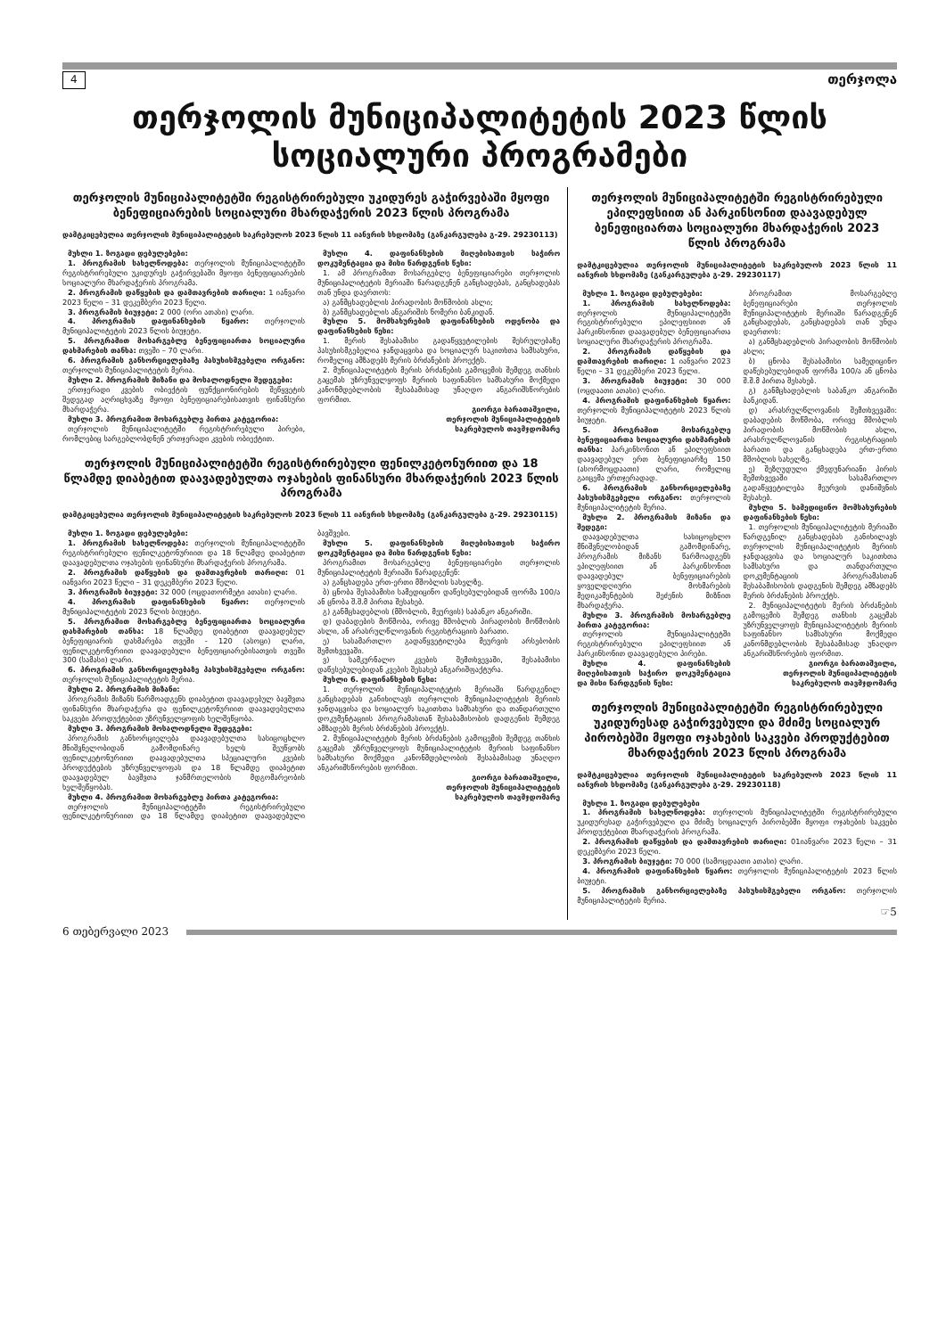4 თერჯოლა
თერჯოლის მუნიციპალიტეტის 2023 წლის სოციალური პროგრამები
თერჯოლის მუნიციპალიტეტში რეგისტრირებული უკიდურეს გაჭირვებაში მყოფი ბენეფიციარების სოციალური მხარდაჭერის 2023 წლის პროგრამა
დამტკიცებულია თერჯოლის მუნიციპალიტეტის საკრებულოს 2023 წლის 11 იანვრის სხდომაზე (განკარგულება გ-29. 29230113)
მუხლი 1. ზოგადი დებულებები:
1. პროგრამის სახელწოდება: თერჯოლის მუნიციპალიტეტში რეგისტრირებული უკიდურეს გაჭირვებაში მყოფი ბენეფიციარების სოციალური მხარდაჭერის პროგრამა.
2. პროგრამის დაწყების და დამთავრების თარიღი: 1 იანვარი 2023 წელი – 31 დეკემბერი 2023 წელი.
3. პროგრამის ბიუჯეტი: 2 000 (ორი ათასი) ლარი.
4. პროგრამის დაფინანსების წყარო: თერჯოლის მუნიციპალიტეტის 2023 წლის ბიუჯეტი.
5. პროგრამით მოსარგებლე ბენეფიციართა სოციალური დახმარების თანხა: თვეში – 70 ლარი.
6. პროგრამის განხორციელებაზე პასუხისმგებელი ორგანო: თერჯოლის მუნიციპალიტეტის მერია.
მუხლი 2. პროგრამის მიზანი და მოსალოდნელი შედეგები:
ერთჯერადი კვების ობიექტის ფუნქციონირების შეწყვეტის შედეგად აღრიცხვაზე მყოფი ბენეფიციარებისათვის ფინანსური მხარდაჭერა.
მუხლი 3. პროგრამით მოსარგებლე პირთა კატეგორია:
თერჯოლის მუნიციპალიტეტში რეგისტრირებული პირები, რომლებიც სარგებლობდნენ ერთჯერადი კვების ობიექტით.
მუხლი 4. დაფინანსების მიღებისათვის საჭირო დოკუმენტაცია და მისი წარდგენის წესი:
1. ამ პროგრამით მოსარგებლე ბენეფიციარები თერჯოლის მუნიციპალიტეტის მერიაში წარადგენენ განცხადებას, განცხადებას თან უნდა დაერთოს:
ა) განმცხადებლის პირადობის მოწმობის ასლი;
ბ) განმცხადებლის ანგარიშის ნომერი ბანკიდან.
მუხლი 5. მომსახურების დაფინანსების ოდენობა და დაფინანსების წესი:
1. მერის შესაბამისი გადაწყვეტილების შესრულებაზე პასუხისმგებელია ჯანდაცვისა და სოციალურ საკითხთა სამსახური, რომელიც ამზადებს მერის ბრძანების პროექტს.
2. მუნიციპალიტეტის მერის ბრძანების გამოცემის შემდეგ თანხის გაცემას უზრუნველყოფს მერიის საფინანსო სამსახური მოქმედი კანონმდებლობის შესაბამისად უნაღდო ანგარიშსწორების ფორმით.
გიორგი ბარათაშვილი,
თერჯოლის მუნიციპალიტეტის
საკრებულოს თავმჯდომარე
თერჯოლის მუნიციპალიტეტში რეგისტრირებული ფენილკეტონურიით და 18 წლამდე დიაბეტით დაავადებულთა ოჯახების ფინანსური მხარდაჭერის 2023 წლის პროგრამა
დამტკიცებულია თერჯოლის მუნიციპალიტეტის საკრებულოს 2023 წლის 11 იანვრის სხდომაზე (განკარგულება გ-29. 29230115)
მუხლი 1. ზოგადი დებულებები:
1. პროგრამის სახელწოდება: თერჯოლის მუნიციპალიტეტში რეგისტრირებული ფენილკეტონურიით და 18 წლამდე დიაბეტით დაავადებულთა ოჯახების ფინანსური მხარდაჭერის პროგრამა.
2. პროგრამის დაწყების და დამთავრების თარიღი: 01 იანვარი 2023 წელი – 31 დეკემბერი 2023 წელი.
3. პროგრამის ბიუჯეტი: 32 000 (ოცდათორმეტი ათასი) ლარი.
4. პროგრამის დაფინანსების წყარო: თერჯოლის მუნიციპალიტეტის 2023 წლის ბიუჯეტი.
5. პროგრამით მოსარგებლე ბენეფიციართა სოციალური დახმარების თანხა: 18 წლამდე დიაბეტით დაავადებულ ბენეფიციარის დახმარება თვეში - 120 (ასოცი) ლარი, ფენილკეტონურიით დაავადებული ბენეფიციარებისათვის თვეში 300 (სამასი) ლარი.
6. პროგრამის განხორციელებაზე პასუხისმგებელი ორგანო: თერჯოლის მუნიციპალიტეტის მერია.
მუხლი 2. პროგრამის მიზანი:
პროგრამის მიზანს წარმოადგენს დიაბეტით დაავადებულ ბავშვთა ფინანსური მხარდაჭერა და ფენილკეტონურიით დაავადებულთა საკვები პროდუქტებით უზრუნველყოფის ხელშეწყობა.
მუხლი 3. პროგრამის მოსალოდნელი შედეგები:
პროგრამის განხორციელება დაავადებულთა სასიცოცხლო მნიშვნელობიდან გამომდინარე ხელს შეუწყობს ფენილკეტონურიით დაავადებულთა სპეციალური კვების პროდუქტების უზრუნველყოფას და 18 წლამდე დიაბეტით დაავადებულ ბავშვთა ჯანმრთელობის მდგომარეობის ხელშეწყობას.
მუხლი 4. პროგრამით მოსარგებლე პირთა კატეგორია:
თერჯოლის მუნიციპალიტეტში რეგისტრირებული ფენილკეტონურიით და 18 წლამდე დიაბეტით დაავადებული ბავშვები.
მუხლი 5. დაფინანსების მიღებისათვის საჭირო დოკუმენტაცია და მისი წარდგენის წესი:
პროგრამით მოსარგებლე ბენეფიციარები თერჯოლის მუნიციპალიტეტის მერიაში წარადგენენ:
ა) განცხადება ერთ-ერთი მშობლის სახელზე.
ბ) ცნობა შესაბამისი სამედიცინო დაწესებულებიდან ფორმა 100/ა ან ცნობა შ.შ.მ პირთა შესახებ.
გ) განმცხადებლის (მშობლის, მეურვის) საბანკო ანგარიში.
დ) დაბადების მოწმობა, ორივე მშობლის პირადობის მოწმობის ასლი, ან არასრულწლოვანის რეგისტრაციის ბარათი.
ე) სასამართლო გადაწყვეტილება მეურვის არსებობის შემთხვევაში.
ვ) სამკურნალო კვების შემთხვევაში, შესაბამისი დაწესებულებიდან კვების შესახებ ანგარიშფაქტურა.
მუხლი 6. დაფინანსების წესი:
1. თერჯოლის მუნიციპალიტეტის მერიაში წარდგენილ განცხადებას განიხილავს თერჯოლის მუნიციპალიტეტის მერიის ჯანდაცვისა და სოციალურ საკითხთა სამსახური და თანდართული დოკუმენტაციის პროგრამასთან შესაბამისობის დადგენის შემდეგ ამზადებს მერის ბრძანების პროექტს.
2. მუნიციპალიტეტის მერის ბრძანების გამოცემის შემდეგ თანხის გაცემას უზრუნველყოფს მუნიციპალიტეტის მერიის საფინანსო სამსახური მოქმედი კანონმდებლობის შესაბამისად უნაღდო ანგარიშსწორების ფორმით.
გიორგი ბარათაშვილი,
თერჯოლის მუნიციპალიტეტის
საკრებულოს თავმჯდომარე
თერჯოლის მუნიციპალიტეტში რეგისტრირებული ეპილეფსიით ან პარკინსონით დაავადებულ ბენეფიციართა სოციალური მხარდაჭერის 2023 წლის პროგრამა
დამტკიცებულია თერჯოლის მუნიციპალიტეტის საკრებულოს 2023 წლის 11 იანვრის სხდომაზე (განკარგულება გ-29. 29230117)
მუხლი 1. ზოგადი დებულებები:
1. პროგრამის სახელწოდება: თერჯოლის მუნიციპალიტეტში რეგისტრირებული ეპილეფსიით ან პარკინსონით დაავადებულ ბენეფიციართა სოციალური მხარდაჭერის პროგრამა.
2. პროგრამის დაწყების და დამთავრების თარიღი: 1 იანვარი 2023 წელი – 31 დეკემბერი 2023 წელი.
3. პროგრამის ბიუჯეტი: 30 000 (ოცდაათი ათასი) ლარი.
4. პროგრამის დაფინანსების წყარო: თერჯოლის მუნიციპალიტეტის 2023 წლის ბიუჯეტი.
5. პროგრამით მოსარგებლე ბენეფიციართა სოციალური დახმარების თანხა: პარკინსონით ან ეპილეფსიით დაავადებულ ერთ ბენეფიციარზე 150 (ასორმოცდაათი) ლარი, რომელიც გაიცემა ერთჯერადად.
6. პროგრამის განხორციელებაზე პასუხისმგებელი ორგანო: თერჯოლის მუნიციპალიტეტის მერია.
მუხლი 2. პროგრამის მიზანი და შედეგი:
დაავადებულთა სასიცოცხლო მნიშვნელობიდან გამომდინარე, პროგრამის მიზანს წარმოადგენს ეპილეფსიით ან პარკინსონით დაავადებულ ბენეფიციარების ყოველდღიური მოხმარების მედიკამენტების შეძენის მიზნით მხარდაჭერა.
მუხლი 3. პროგრამის მოსარგებლე პირთა კატეგორია:
თერჯოლის მუნიციპალიტეტში რეგისტრირებული ეპილეფსიით ან პარკინსონით დაავადებული პირები.
მუხლი 4. დაფინანსების მიღებისათვის საჭირო დოკუმენტაცია და მისი წარდგენის წესი:
პროგრამით მოსარგებლე ბენეფიციარები თერჯოლის მუნიციპალიტეტის მერიაში წარადგენენ განცხადებას, განცხადებას თან უნდა დაერთოს:
ა) განმცხადებლის პირადობის მოწმობის ასლი;
ბ) ცნობა შესაბამისი სამედიცინო დაწესებულებიდან ფორმა 100/ა ან ცნობა შ.შ.მ პირთა შესახებ.
გ) განმცხადებლის საბანკო ანგარიში ბანკიდან.
დ) არასრულწლოვანის შემთხვევაში: დაბადების მოწმობა, ორივე მშობლის პირადობის მოწმობის ასლი, არასრულწლოვანის რეგისტრაციის ბარათი და განცხადება ერთ-ერთი მშობლის სახელზე.
ე) შეზღუდული ქმედუნარიანი პირის შემთხვევაში სასამართლო გადაწყვეტილება მეურვის დანიშვნის შესახებ.
მუხლი 5. სამედიცინო მომსახურების დაფინანსების წესი:
1. თერჯოლის მუნიციპალიტეტის მერიაში წარდგენილ განცხადებას განიხილავს თერჯოლის მუნიციპალიტეტის მერიის ჯანდაცვისა და სოციალურ საკითხთა სამსახური და თანდართული დოკუმენტაციის პროგრამასთან შესაბამისობის დადგენის შემდეგ ამზადებს მერის ბრძანების პროექტს.
2. მუნიციპალიტეტის მერის ბრძანების გამოცემის შემდეგ თანხის გაცემას უზრუნველყოფს მუნიციპალიტეტის მერიის საფინანსო სამსახური მოქმედი კანონმდებლობის შესაბამისად უნაღდო ანგარიშსწორების ფორმით.
გიორგი ბარათაშვილი,
თერჯოლის მუნიციპალიტეტის
საკრებულოს თავმჯდომარე
თერჯოლის მუნიციპალიტეტში რეგისტრირებული უკიდურესად გაჭირვებული და მძიმე სოციალურ პირობებში მყოფი ოჯახების საკვები პროდუქტებით მხარდაჭერის 2023 წლის პროგრამა
დამტკიცებულია თერჯოლის მუნიციპალიტეტის საკრებულოს 2023 წლის 11 იანვრის სხდომაზე (განკარგულება გ-29. 29230118)
მუხლი 1. ზოგადი დებულებები
1. პროგრამის სახელწოდება: თერჯოლის მუნიციპალიტეტში რეგისტრირებული უკიდურესად გაჭირვებული და მძიმე სოციალურ პირობებში მყოფი ოჯახების საკვები პროდუქტებით მხარდაჭერის პროგრამა.
2. პროგრამის დაწყების და დამთავრების თარიღი: 01იანვარი 2023 წელი – 31 დეკემბერი 2023 წელი.
3. პროგრამის ბიუჯეტი: 70 000 (სამოცდაათი ათასი) ლარი.
4. პროგრამის დაფინანსების წყარო: თერჯოლის მუნიციპალიტეტის 2023 წლის ბიუჯეტი.
5. პროგრამის განხორციელებაზე პასუხისმგებელი ორგანო: თერჯოლის მუნიციპალიტეტის მერია.
☞5
6 თებერვალი 2023